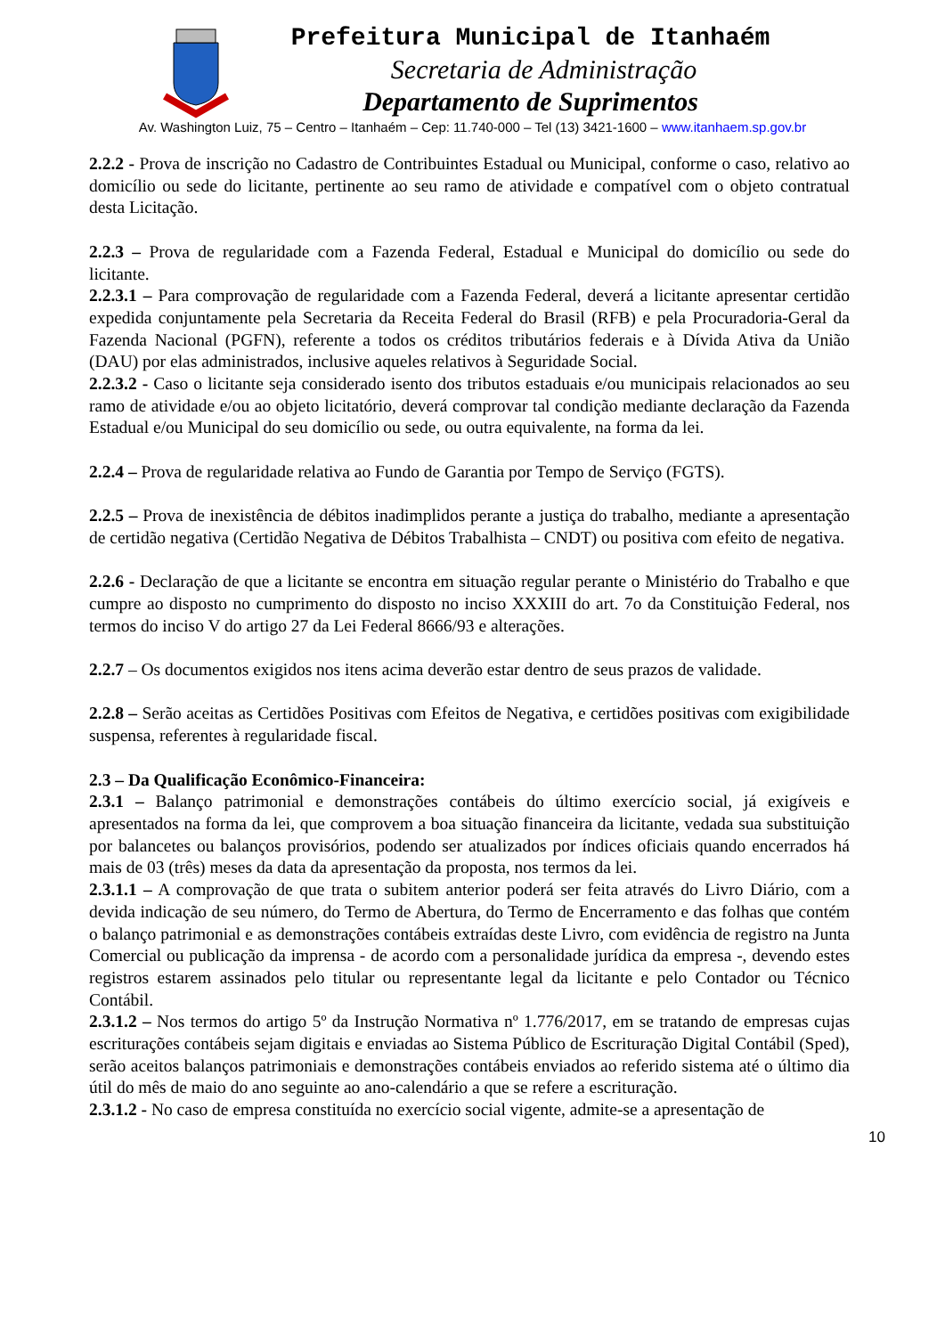Prefeitura Municipal de Itanhaém
Secretaria de Administração
Departamento de Suprimentos
Av. Washington Luiz, 75 – Centro – Itanhaém – Cep: 11.740-000 – Tel (13) 3421-1600 – www.itanhaem.sp.gov.br
2.2.2 - Prova de inscrição no Cadastro de Contribuintes Estadual ou Municipal, conforme o caso, relativo ao domicílio ou sede do licitante, pertinente ao seu ramo de atividade e compatível com o objeto contratual desta Licitação.
2.2.3 – Prova de regularidade com a Fazenda Federal, Estadual e Municipal do domicílio ou sede do licitante.
2.2.3.1 – Para comprovação de regularidade com a Fazenda Federal, deverá a licitante apresentar certidão expedida conjuntamente pela Secretaria da Receita Federal do Brasil (RFB) e pela Procuradoria-Geral da Fazenda Nacional (PGFN), referente a todos os créditos tributários federais e à Dívida Ativa da União (DAU) por elas administrados, inclusive aqueles relativos à Seguridade Social.
2.2.3.2 - Caso o licitante seja considerado isento dos tributos estaduais e/ou municipais relacionados ao seu ramo de atividade e/ou ao objeto licitatório, deverá comprovar tal condição mediante declaração da Fazenda Estadual e/ou Municipal do seu domicílio ou sede, ou outra equivalente, na forma da lei.
2.2.4 – Prova de regularidade relativa ao Fundo de Garantia por Tempo de Serviço (FGTS).
2.2.5 – Prova de inexistência de débitos inadimplidos perante a justiça do trabalho, mediante a apresentação de certidão negativa (Certidão Negativa de Débitos Trabalhista – CNDT) ou positiva com efeito de negativa.
2.2.6 - Declaração de que a licitante se encontra em situação regular perante o Ministério do Trabalho e que cumpre ao disposto no cumprimento do disposto no inciso XXXIII do art. 7o da Constituição Federal, nos termos do inciso V do artigo 27 da Lei Federal 8666/93 e alterações.
2.2.7 – Os documentos exigidos nos itens acima deverão estar dentro de seus prazos de validade.
2.2.8 – Serão aceitas as Certidões Positivas com Efeitos de Negativa, e certidões positivas com exigibilidade suspensa, referentes à regularidade fiscal.
2.3 – Da Qualificação Econômico-Financeira:
2.3.1 – Balanço patrimonial e demonstrações contábeis do último exercício social, já exigíveis e apresentados na forma da lei, que comprovem a boa situação financeira da licitante, vedada sua substituição por balancetes ou balanços provisórios, podendo ser atualizados por índices oficiais quando encerrados há mais de 03 (três) meses da data da apresentação da proposta, nos termos da lei.
2.3.1.1 – A comprovação de que trata o subitem anterior poderá ser feita através do Livro Diário, com a devida indicação de seu número, do Termo de Abertura, do Termo de Encerramento e das folhas que contém o balanço patrimonial e as demonstrações contábeis extraídas deste Livro, com evidência de registro na Junta Comercial ou publicação da imprensa - de acordo com a personalidade jurídica da empresa -, devendo estes registros estarem assinados pelo titular ou representante legal da licitante e pelo Contador ou Técnico Contábil.
2.3.1.2 – Nos termos do artigo 5º da Instrução Normativa nº 1.776/2017, em se tratando de empresas cujas escriturações contábeis sejam digitais e enviadas ao Sistema Público de Escrituração Digital Contábil (Sped), serão aceitos balanços patrimoniais e demonstrações contábeis enviados ao referido sistema até o último dia útil do mês de maio do ano seguinte ao ano-calendário a que se refere a escrituração.
2.3.1.2 - No caso de empresa constituída no exercício social vigente, admite-se a apresentação de
10